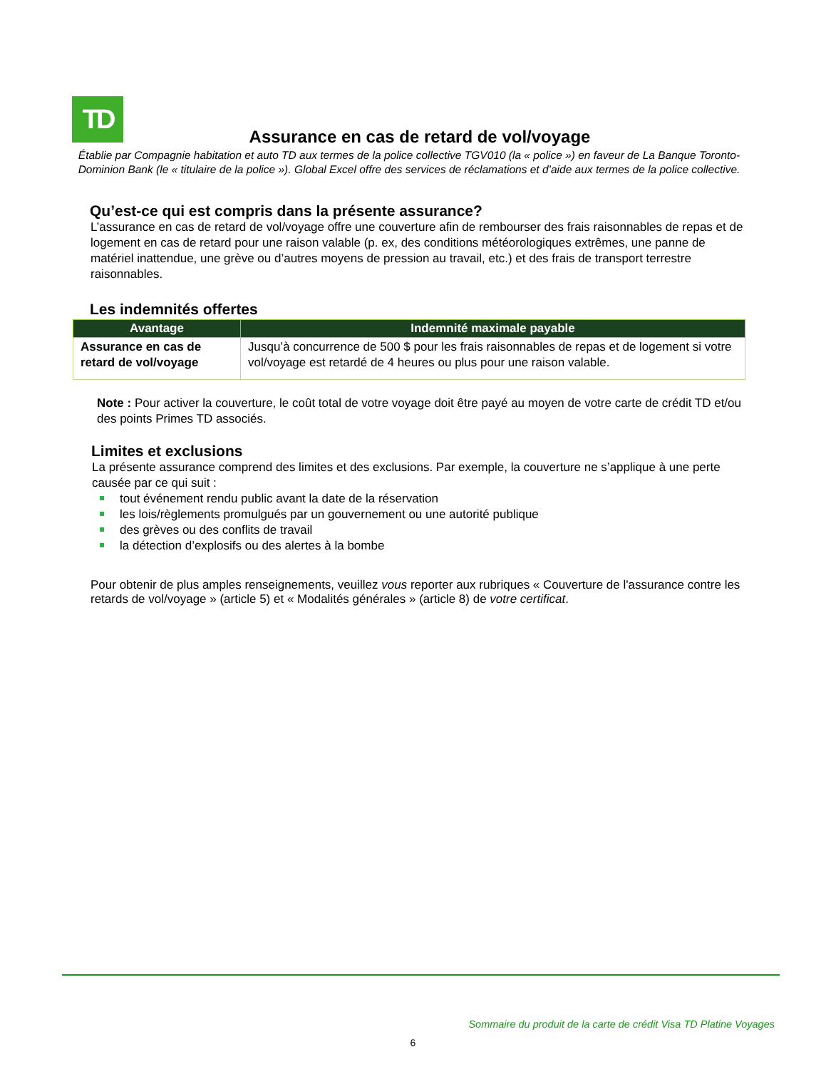TD
Assurance en cas de retard de vol/voyage
Établie par Compagnie habitation et auto TD aux termes de la police collective TGV010 (la « police ») en faveur de La Banque Toronto-Dominion Bank (le « titulaire de la police »). Global Excel offre des services de réclamations et d’aide aux termes de la police collective.
Qu’est-ce qui est compris dans la présente assurance?
L’assurance en cas de retard de vol/voyage offre une couverture afin de rembourser des frais raisonnables de repas et de logement en cas de retard pour une raison valable (p. ex, des conditions météorologiques extrêmes, une panne de matériel inattendue, une grève ou d’autres moyens de pression au travail, etc.) et des frais de transport terrestre raisonnables.
Les indemnités offertes
| Avantage | Indemnité maximale payable |
| --- | --- |
| Assurance en cas de retard de vol/voyage | Jusqu’à concurrence de 500 $ pour les frais raisonnables de repas et de logement si votre vol/voyage est retardé de 4 heures ou plus pour une raison valable. |
Note : Pour activer la couverture, le coût total de votre voyage doit être payé au moyen de votre carte de crédit TD et/ou des points Primes TD associés.
Limites et exclusions
La présente assurance comprend des limites et des exclusions. Par exemple, la couverture ne s’applique à une perte causée par ce qui suit :
tout événement rendu public avant la date de la réservation
les lois/règlements promulgués par un gouvernement ou une autorité publique
des grèves ou des conflits de travail
la détection d’explosifs ou des alertes à la bombe
Pour obtenir de plus amples renseignements, veuillez vous reporter aux rubriques « Couverture de l'assurance contre les retards de vol/voyage » (article 5) et « Modalités générales » (article 8) de votre certificat.
Sommaire du produit de la carte de crédit Visa TD Platine Voyages
6